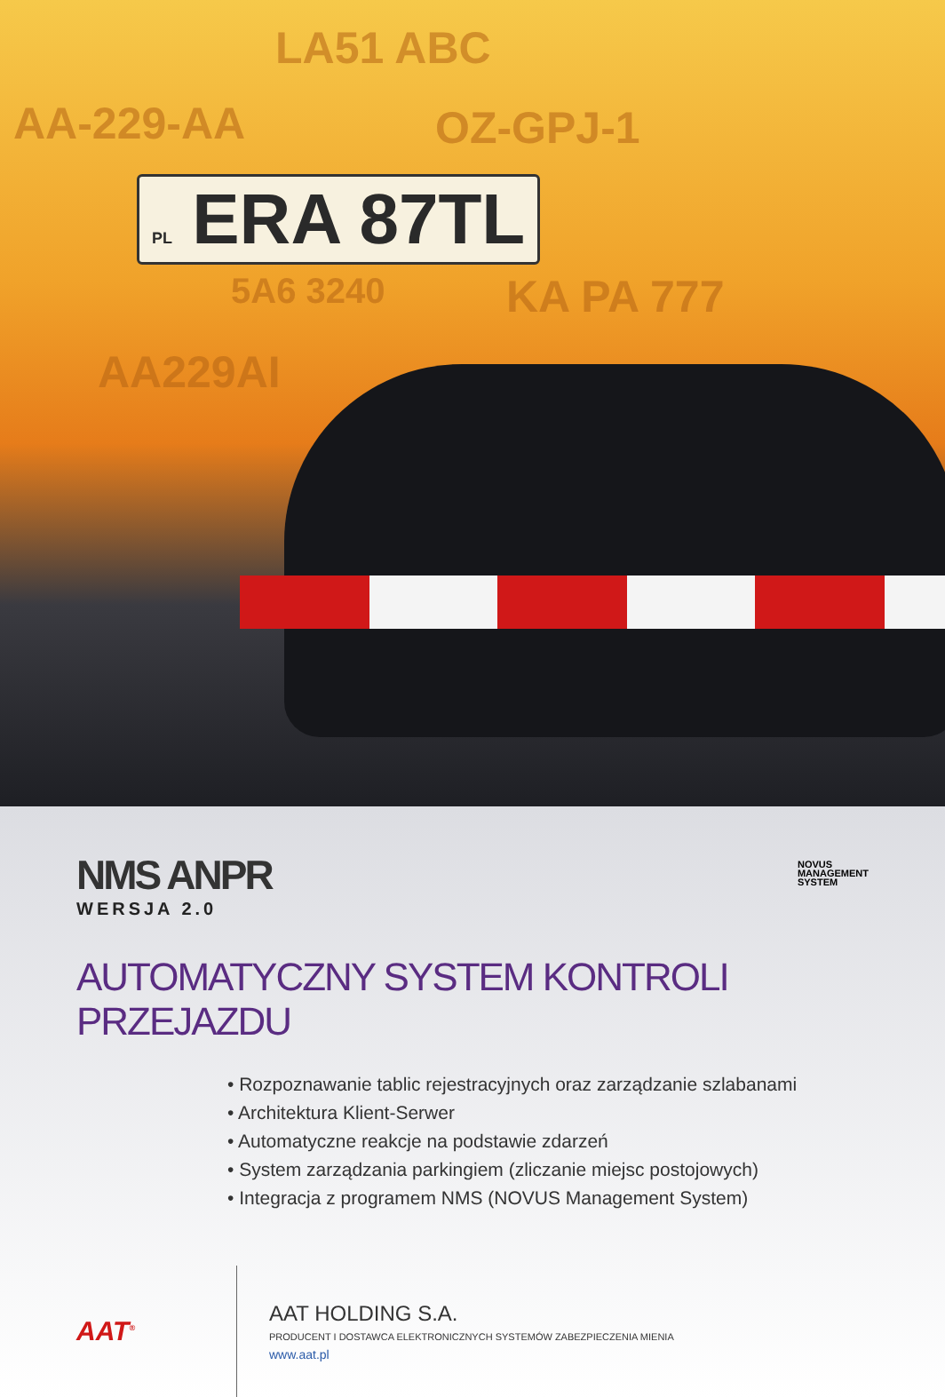LA51 ABC
AA-229-AA OZ-GPJ-1
PL ERA 87TL
5A6 3240 KA PA 777
AA229AI
NOVUS
MANAGEMENT
SYSTEM
NMS ANPR
WERSJA 2.0
AUTOMATYCZNY SYSTEM KONTROLI PRZEJAZDU
• Rozpoznawanie tablic rejestracyjnych oraz zarządzanie szlabanami
• Architektura Klient-Serwer
• Automatyczne reakcje na podstawie zdarzeń
• System zarządzania parkingiem (zliczanie miejsc postojowych)
• Integracja z programem NMS (NOVUS Management System)
AAT<sup>®</sup>
AAT HOLDING S.A.
PRODUCENT I DOSTAWCA ELEKTRONICZNYCH SYSTEMÓW ZABEZPIECZENIA MIENIA
www.aat.pl